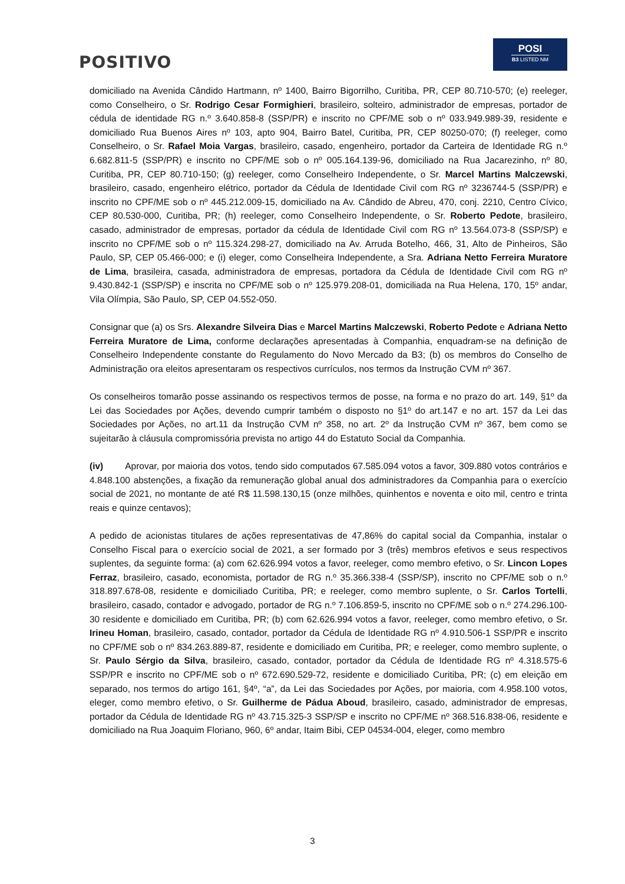POSITIVO
POSI
B3 LISTED NM
domiciliado na Avenida Cândido Hartmann, nº 1400, Bairro Bigorrilho, Curitiba, PR, CEP 80.710-570; (e) reeleger, como Conselheiro, o Sr. Rodrigo Cesar Formighieri, brasileiro, solteiro, administrador de empresas, portador de cédula de identidade RG n.º 3.640.858-8 (SSP/PR) e inscrito no CPF/ME sob o nº 033.949.989-39, residente e domiciliado Rua Buenos Aires nº 103, apto 904, Bairro Batel, Curitiba, PR, CEP 80250-070; (f) reeleger, como Conselheiro, o Sr. Rafael Moia Vargas, brasileiro, casado, engenheiro, portador da Carteira de Identidade RG n.º 6.682.811-5 (SSP/PR) e inscrito no CPF/ME sob o nº 005.164.139-96, domiciliado na Rua Jacarezinho, nº 80, Curitiba, PR, CEP 80.710-150; (g) reeleger, como Conselheiro Independente, o Sr. Marcel Martins Malczewski, brasileiro, casado, engenheiro elétrico, portador da Cédula de Identidade Civil com RG nº 3236744-5 (SSP/PR) e inscrito no CPF/ME sob o nº 445.212.009-15, domiciliado na Av. Cândido de Abreu, 470, conj. 2210, Centro Cívico, CEP 80.530-000, Curitiba, PR; (h) reeleger, como Conselheiro Independente, o Sr. Roberto Pedote, brasileiro, casado, administrador de empresas, portador da cédula de Identidade Civil com RG nº 13.564.073-8 (SSP/SP) e inscrito no CPF/ME sob o nº 115.324.298-27, domiciliado na Av. Arruda Botelho, 466, 31, Alto de Pinheiros, São Paulo, SP, CEP 05.466-000; e (i) eleger, como Conselheira Independente, a Sra. Adriana Netto Ferreira Muratore de Lima, brasileira, casada, administradora de empresas, portadora da Cédula de Identidade Civil com RG nº 9.430.842-1 (SSP/SP) e inscrita no CPF/ME sob o nº 125.979.208-01, domiciliada na Rua Helena, 170, 15º andar, Vila Olímpia, São Paulo, SP, CEP 04.552-050.
Consignar que (a) os Srs. Alexandre Silveira Dias e Marcel Martins Malczewski, Roberto Pedote e Adriana Netto Ferreira Muratore de Lima, conforme declarações apresentadas à Companhia, enquadram-se na definição de Conselheiro Independente constante do Regulamento do Novo Mercado da B3; (b) os membros do Conselho de Administração ora eleitos apresentaram os respectivos currículos, nos termos da Instrução CVM nº 367.
Os conselheiros tomarão posse assinando os respectivos termos de posse, na forma e no prazo do art. 149, §1º da Lei das Sociedades por Ações, devendo cumprir também o disposto no §1º do art.147 e no art. 157 da Lei das Sociedades por Ações, no art.11 da Instrução CVM nº 358, no art. 2º da Instrução CVM nº 367, bem como se sujeitarão à cláusula compromissória prevista no artigo 44 do Estatuto Social da Companhia.
(iv) Aprovar, por maioria dos votos, tendo sido computados 67.585.094 votos a favor, 309.880 votos contrários e 4.848.100 abstenções, a fixação da remuneração global anual dos administradores da Companhia para o exercício social de 2021, no montante de até R$ 11.598.130,15 (onze milhões, quinhentos e noventa e oito mil, centro e trinta reais e quinze centavos);
A pedido de acionistas titulares de ações representativas de 47,86% do capital social da Companhia, instalar o Conselho Fiscal para o exercício social de 2021, a ser formado por 3 (três) membros efetivos e seus respectivos suplentes, da seguinte forma: (a) com 62.626.994 votos a favor, reeleger, como membro efetivo, o Sr. Lincon Lopes Ferraz, brasileiro, casado, economista, portador de RG n.º 35.366.338-4 (SSP/SP), inscrito no CPF/ME sob o n.º 318.897.678-08, residente e domiciliado Curitiba, PR; e reeleger, como membro suplente, o Sr. Carlos Tortelli, brasileiro, casado, contador e advogado, portador de RG n.º 7.106.859-5, inscrito no CPF/ME sob o n.º 274.296.100-30 residente e domiciliado em Curitiba, PR; (b) com 62.626.994 votos a favor, reeleger, como membro efetivo, o Sr. Irineu Homan, brasileiro, casado, contador, portador da Cédula de Identidade RG nº 4.910.506-1 SSP/PR e inscrito no CPF/ME sob o nº 834.263.889-87, residente e domiciliado em Curitiba, PR; e reeleger, como membro suplente, o Sr. Paulo Sérgio da Silva, brasileiro, casado, contador, portador da Cédula de Identidade RG nº 4.318.575-6 SSP/PR e inscrito no CPF/ME sob o nº 672.690.529-72, residente e domiciliado Curitiba, PR; (c) em eleição em separado, nos termos do artigo 161, §4º, “a”, da Lei das Sociedades por Ações, por maioria, com 4.958.100 votos, eleger, como membro efetivo, o Sr. Guilherme de Pádua Aboud, brasileiro, casado, administrador de empresas, portador da Cédula de Identidade RG nº 43.715.325-3 SSP/SP e inscrito no CPF/ME nº 368.516.838-06, residente e domiciliado na Rua Joaquim Floriano, 960, 6º andar, Itaim Bibi, CEP 04534-004, eleger, como membro
3